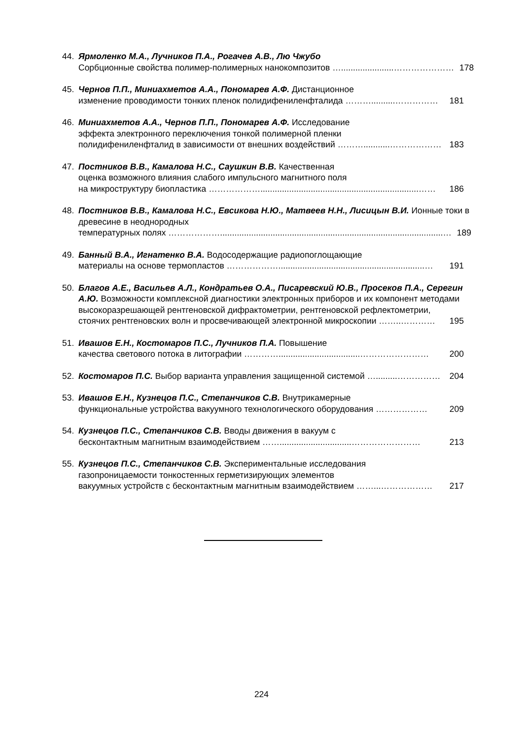44. Ярмоленко М.А., Лучников П.А., Рогачев А.В., Лю Чжубо
Сорбционные свойства полимер-полимерных нанокомпозитов …......................………………… 178
45. Чернов П.П., Миниахметов А.А., Пономарев А.Ф. Дистанционное
изменение проводимости тонких пленок полидифениленфталида ………..........…………… 181
46. Миниахметов А.А., Чернов П.П., Пономарев А.Ф. Исследование
эффекта электронного переключения тонкой полимерной пленки
полидифениленфталид в зависимости от внешних воздействий ………...........……………… 183
47. Постников В.В., Камалова Н.С., Саушкин В.В. Качественная
оценка возможного влияния слабого импульсного магнитного поля
на микроструктуру биопластика ………………..................................................................…… 186
48. Постников В.В., Камалова Н.С., Евсикова Н.Ю., Матвеев Н.Н., Лисицын В.И. Ионные токи в древесине в неоднородных
температурных полях ……………….............................................................................................… 189
49. Банный В.А., Игнатенко В.А. Водосодержащие радиопоглощающие
материалы на основе термопластов ……………….............................................................… 191
50. Благов А.Е., Васильев А.Л., Кондратьев О.А., Писаревский Ю.В., Просеков П.А., Серегин А.Ю. Возможности комплексной диагностики электронных приборов и их компонент методами высокоразрешающей рентгеновской дифрактометрии, рентгеновской рефлектометрии,
стоячих рентгеновских волн и просвечивающей электронной микроскопии ……..………… 195
51. Ивашов Е.Н., Костомаров П.С., Лучников П.А. Повышение
качества светового потока в литографии …………..................................…………………… 200
52. Костомаров П.С. Выбор варианта управления защищенной системой ….........…………… 204
53. Ивашов Е.Н., Кузнецов П.С., Степанчиков С.В. Внутрикамерные
функциональные устройства вакуумного технологического оборудования ……………… 209
54. Кузнецов П.С., Степанчиков С.В. Вводы движения в вакуум с
бесконтактным магнитным взаимодействием ……..............................…………………… 213
55. Кузнецов П.С., Степанчиков С.В. Экспериментальные исследования
газопроницаемости тонкостенных герметизирующих элементов
вакуумных устройств с бесконтактным магнитным взаимодействием ……...……………… 217
224